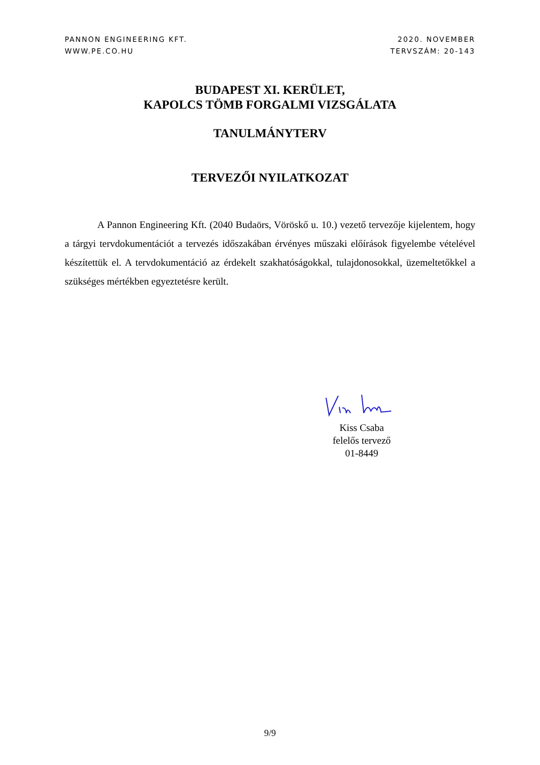PANNON ENGINEERING KFT.
WWW.PE.CO.HU
2020. NOVEMBER
TERVSZÁM: 20-143
BUDAPEST XI. KERÜLET,
KAPOLCS TÖMB FORGALMI VIZSGÁLATA
TANULMÁNYTERV
TERVEZŐI NYILATKOZAT
A Pannon Engineering Kft. (2040 Budaörs, Vöröskő u. 10.) vezető tervezője kijelentem, hogy a tárgyi tervdokumentációt a tervezés időszakában érvényes műszaki előírások figyelembe vételével készítettük el. A tervdokumentáció az érdekelt szakhatóságokkal, tulajdonosokkal, üzemeltetőkkel a szükséges mértékben egyeztetésre került.
Kiss Csaba
felelős tervező
01-8449
9/9